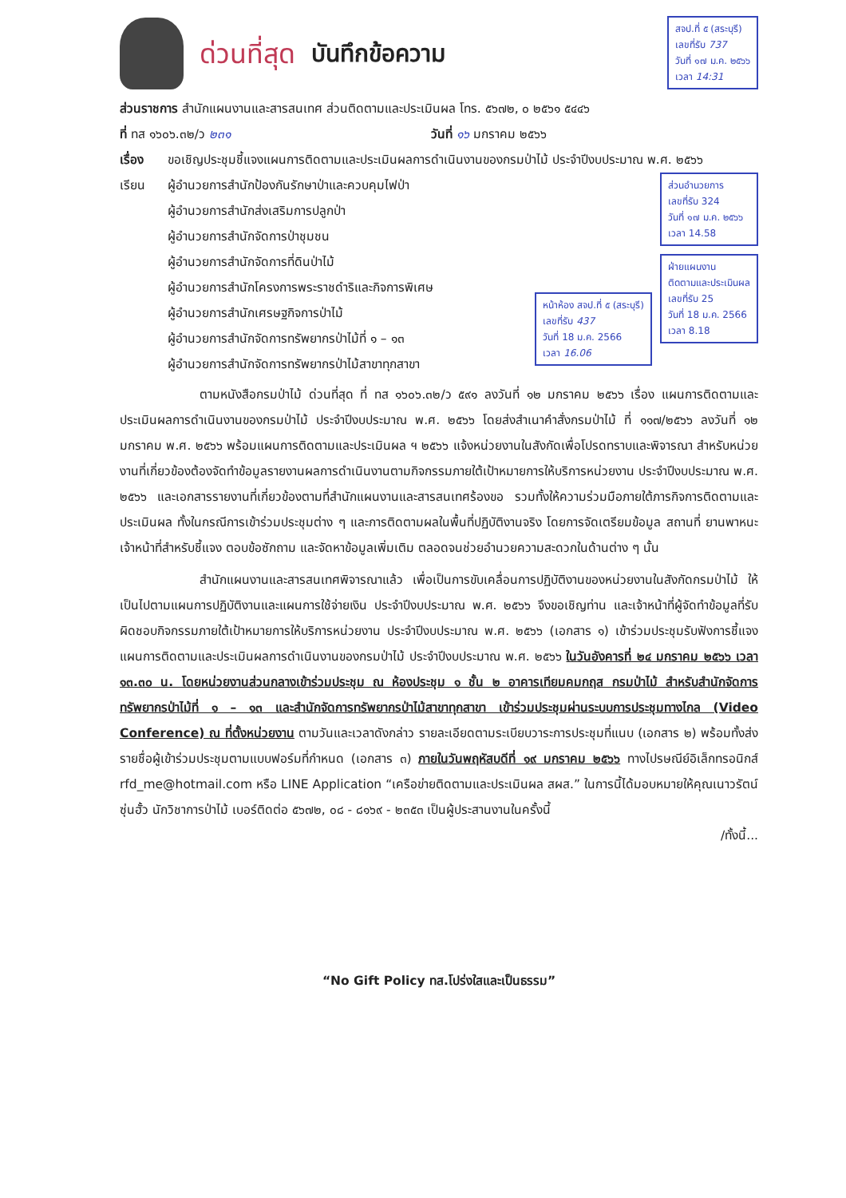ด่วนที่สุด บันทึกข้อความ
สจป.ที่ ๕ (สระบุรี)
เลขที่รับ 737
วันที่ ๑๗ ม.ค. ๒๕๖๖
เวลา 14:31
ส่วนราชการ สำนักแผนงานและสารสนเทศ ส่วนติดตามและประเมินผล โทร. ๕๖๗๒, ๐ ๒๕๖๑ ๕๔๔๖
ที่ ทส ๑๖๐๖.๓๒/ว ๒๓๑ วันที่ ๑๖ มกราคม ๒๕๖๖
เรื่อง ขอเชิญประชุมชี้แจงแผนการติดตามและประเมินผลการดำเนินงานของกรมป่าไม้ ประจำปีงบประมาณ พ.ศ. ๒๕๖๖
เรียน ผู้อำนวยการสำนักป้องกันรักษาป่าและควบคุมไฟป่า
ผู้อำนวยการสำนักส่งเสริมการปลูกป่า
ผู้อำนวยการสำนักจัดการป่าชุมชน
ผู้อำนวยการสำนักจัดการที่ดินป่าไม้
ผู้อำนวยการสำนักโครงการพระราชดำริและกิจการพิเศษ
ผู้อำนวยการสำนักเศรษฐกิจการป่าไม้
ผู้อำนวยการสำนักจัดการทรัพยากรป่าไม้ที่ ๑ – ๑๓
ผู้อำนวยการสำนักจัดการทรัพยากรป่าไม้สาขาทุกสาขา
หน้าห้อง สจป.ที่ ๕ (สระบุรี)
เลขที่รับ 437
วันที่ 18 ม.ค. 2566
เวลา 16.06
ส่วนอำนวยการ
เลขที่รับ 324
วันที่ ๑๗ ม.ค. ๒๕๖๖
เวลา 14.58
ฝ่ายแผนงาน
ติดตามและประเมินผล
เลขที่รับ 25
วันที่ 18 ม.ค. 2566
เวลา 8.18
ตามหนังสือกรมป่าไม้ ด่วนที่สุด ที่ ทส ๑๖๐๖.๓๒/ว ๕๙๑ ลงวันที่ ๑๒ มกราคม ๒๕๖๖ เรื่อง แผนการติดตามและประเมินผลการดำเนินงานของกรมป่าไม้ ประจำปีงบประมาณ พ.ศ. ๒๕๖๖ โดยส่งสำเนาคำสั่งกรมป่าไม้ ที่ ๑๑๗/๒๕๖๖ ลงวันที่ ๑๒ มกราคม พ.ศ. ๒๕๖๖ พร้อมแผนการติดตามและประเมินผล ฯ ๒๕๖๖ แจ้งหน่วยงานในสังกัดเพื่อโปรดทราบและพิจารณา สำหรับหน่วยงานที่เกี่ยวข้องต้องจัดทำข้อมูลรายงานผลการดำเนินงานตามกิจกรรมภายใต้เป้าหมายการให้บริการหน่วยงาน ประจำปีงบประมาณ พ.ศ. ๒๕๖๖ และเอกสารรายงานที่เกี่ยวข้องตามที่สำนักแผนงานและสารสนเทศร้องขอ รวมทั้งให้ความร่วมมือภายใต้ภารกิจการติดตามและประเมินผล ทั้งในกรณีการเข้าร่วมประชุมต่าง ๆ และการติดตามผลในพื้นที่ปฏิบัติงานจริง โดยการจัดเตรียมข้อมูล สถานที่ ยานพาหนะ เจ้าหน้าที่สำหรับชี้แจง ตอบข้อซักถาม และจัดหาข้อมูลเพิ่มเติม ตลอดจนช่วยอำนวยความสะดวกในด้านต่าง ๆ นั้น
สำนักแผนงานและสารสนเทศพิจารณาแล้ว เพื่อเป็นการขับเคลื่อนการปฏิบัติงานของหน่วยงานในสังกัดกรมป่าไม้ ให้เป็นไปตามแผนการปฏิบัติงานและแผนการใช้จ่ายเงิน ประจำปีงบประมาณ พ.ศ. ๒๕๖๖ จึงขอเชิญท่าน และเจ้าหน้าที่ผู้จัดทำข้อมูลที่รับผิดชอบกิจกรรมภายใต้เป้าหมายการให้บริการหน่วยงาน ประจำปีงบประมาณ พ.ศ. ๒๕๖๖ (เอกสาร ๑) เข้าร่วมประชุมรับฟังการชี้แจงแผนการติดตามและประเมินผลการดำเนินงานของกรมป่าไม้ ประจำปีงบประมาณ พ.ศ. ๒๕๖๖ ในวันอังคารที่ ๒๔ มกราคม ๒๕๖๖ เวลา ๑๓.๓๐ น. โดยหน่วยงานส่วนกลางเข้าร่วมประชุม ณ ห้องประชุม ๑ ชั้น ๒ อาคารเทียมคมกฤส กรมป่าไม้ สำหรับสำนักจัดการทรัพยากรป่าไม้ที่ ๑ – ๑๓ และสำนักจัดการทรัพยากรป่าไม้สาขาทุกสาขา เข้าร่วมประชุมผ่านระบบการประชุมทางไกล (Video Conference) ณ ที่ตั้งหน่วยงาน ตามวันและเวลาดังกล่าว รายละเอียดตามระเบียบวาระการประชุมที่แนบ (เอกสาร ๒) พร้อมทั้งส่งรายชื่อผู้เข้าร่วมประชุมตามแบบฟอร์มที่กำหนด (เอกสาร ๓) ภายในวันพฤหัสบดีที่ ๑๙ มกราคม ๒๕๖๖ ทางไปรษณีย์อิเล็กทรอนิกส์ rfd_me@hotmail.com หรือ LINE Application “เครือข่ายติดตามและประเมินผล สผส.” ในการนี้ได้มอบหมายให้คุณเนาวรัตน์ ซุ่นฮั้ว นักวิชาการป่าไม้ เบอร์ติดต่อ ๕๖๗๒, ๐๘ - ๘๑๖๙ - ๒๓๕๓ เป็นผู้ประสานงานในครั้งนี้
/ทั้งนี้...
“No Gift Policy ทส.โปร่งใสและเป็นธรรม”